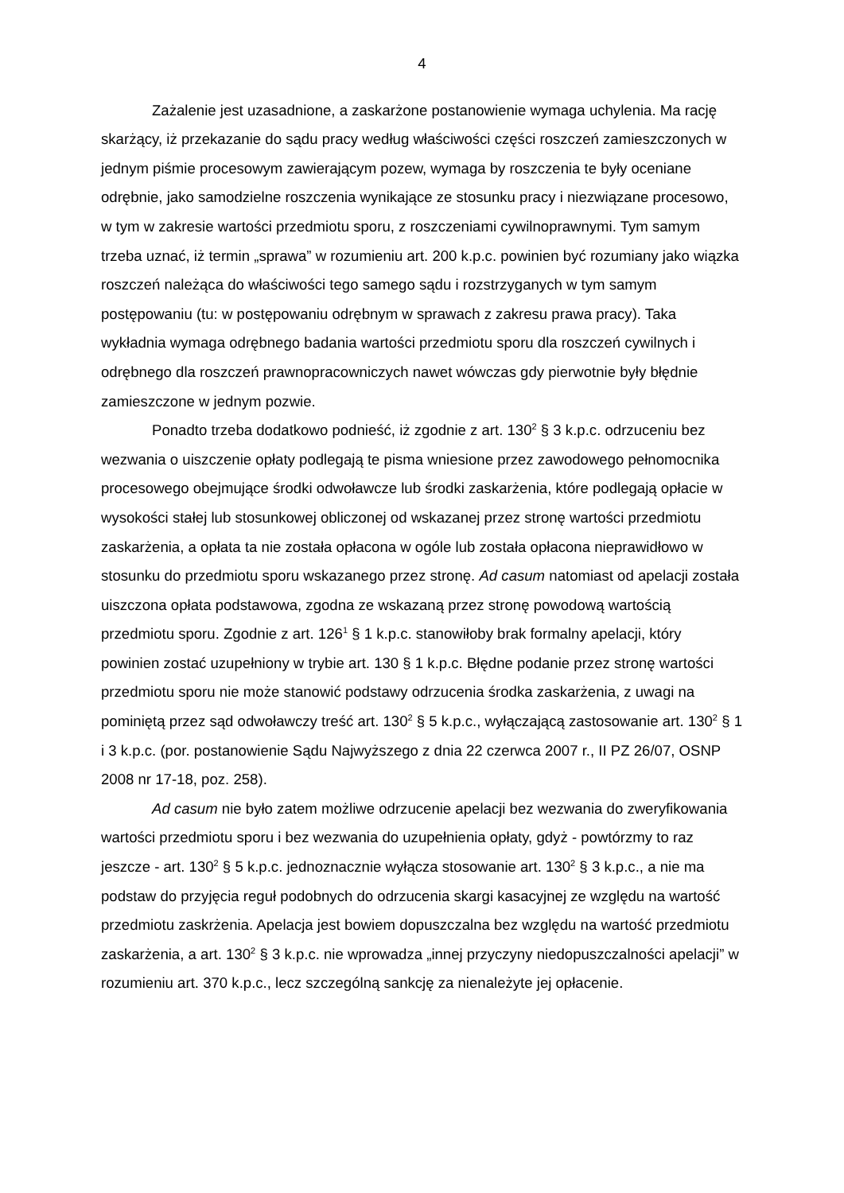4
Zażalenie jest uzasadnione, a zaskarżone postanowienie wymaga uchylenia. Ma rację skarżący, iż przekazanie do sądu pracy według właściwości części roszczeń zamieszczonych w jednym piśmie procesowym zawierającym pozew, wymaga by roszczenia te były oceniane odrębnie, jako samodzielne roszczenia wynikające ze stosunku pracy i niezwiązane procesowo, w tym w zakresie wartości przedmiotu sporu, z roszczeniami cywilnoprawnymi. Tym samym trzeba uznać, iż termin „sprawa” w rozumieniu art. 200 k.p.c. powinien być rozumiany jako wiązka roszczeń należąca do właściwości tego samego sądu i rozstrzyganych w tym samym postępowaniu (tu: w postępowaniu odrębnym w sprawach z zakresu prawa pracy). Taka wykładnia wymaga odrębnego badania wartości przedmiotu sporu dla roszczeń cywilnych i odrębnego dla roszczeń prawnopracowniczych nawet wówczas gdy pierwotnie były błędnie zamieszczone w jednym pozwie.
Ponadto trzeba dodatkowo podnieść, iż zgodnie z art. 130<sup>2</sup> § 3 k.p.c. odrzuceniu bez wezwania o uiszczenie opłaty podlegają te pisma wniesione przez zawodowego pełnomocnika procesowego obejmujące środki odwoławcze lub środki zaskarżenia, które podlegają opłacie w wysokości stałej lub stosunkowej obliczonej od wskazanej przez stronę wartości przedmiotu zaskarżenia, a opłata ta nie została opłacona w ogóle lub została opłacona nieprawidłowo w stosunku do przedmiotu sporu wskazanego przez stronę. Ad casum natomiast od apelacji została uiszczona opłata podstawowa, zgodna ze wskazaną przez stronę powodową wartością przedmiotu sporu. Zgodnie z art. 126<sup>1</sup> § 1 k.p.c. stanowiłoby brak formalny apelacji, który powinien zostać uzupełniony w trybie art. 130 § 1 k.p.c. Błędne podanie przez stronę wartości przedmiotu sporu nie może stanowić podstawy odrzucenia środka zaskarżenia, z uwagi na pominiętą przez sąd odwoławczy treść art. 130<sup>2</sup> § 5 k.p.c., wyłączającą zastosowanie art. 130<sup>2</sup> § 1 i 3 k.p.c. (por. postanowienie Sądu Najwyższego z dnia 22 czerwca 2007 r., II PZ 26/07, OSNP 2008 nr 17-18, poz. 258).
Ad casum nie było zatem możliwe odrzucenie apelacji bez wezwania do zweryfikowania wartości przedmiotu sporu i bez wezwania do uzupełnienia opłaty, gdyż - powtórzmy to raz jeszcze - art. 130<sup>2</sup> § 5 k.p.c. jednoznacznie wyłącza stosowanie art. 130<sup>2</sup> § 3 k.p.c., a nie ma podstaw do przyjęcia reguł podobnych do odrzucenia skargi kasacyjnej ze względu na wartość przedmiotu zaskrżenia. Apelacja jest bowiem dopuszczalna bez względu na wartość przedmiotu zaskarżenia, a art. 130<sup>2</sup> § 3 k.p.c. nie wprowadza „innej przyczyny niedopuszczalności apelacji” w rozumieniu art. 370 k.p.c., lecz szczególną sankcję za nienależyte jej opłacenie.